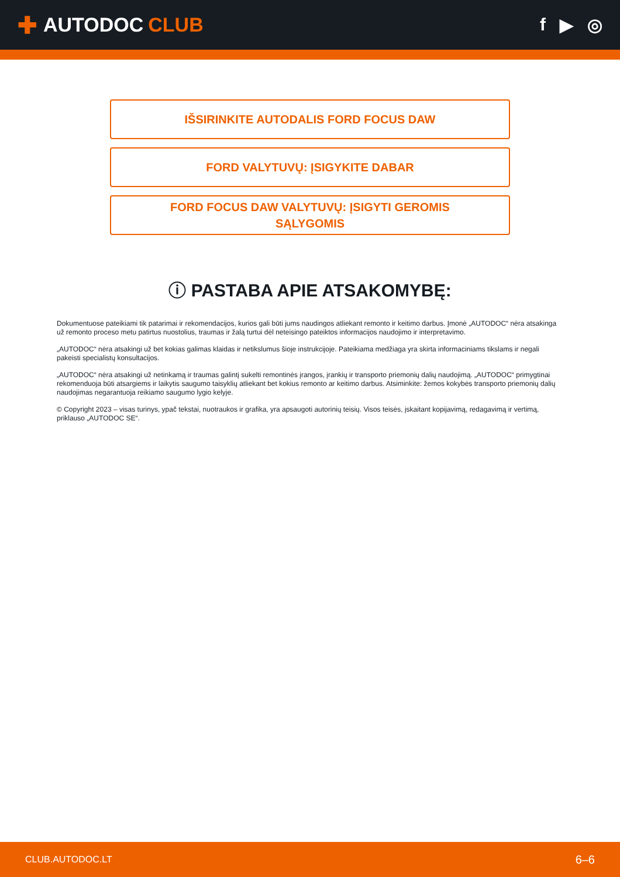✚ AUTODOC CLUB f ▶ ◎
IŠSIRINKITE AUTODALIS FORD FOCUS DAW
FORD VALYTUVŲ: ĮSIGYKITE DABAR
FORD FOCUS DAW VALYTUVŲ: ĮSIGYTI GEROMIS
SĄLYGOMIS
ⓘ PASTABA APIE ATSAKOMYBĘ:
Dokumentuose pateikiami tik patarimai ir rekomendacijos, kurios gali būti jums naudingos atliekant remonto ir keitimo darbus. Įmonė „AUTODOC“ nėra atsakinga už remonto proceso metu patirtus nuostolius, traumas ir žalą turtui dėl neteisingo pateiktos informacijos naudojimo ir interpretavimo.
„AUTODOC“ nėra atsakingi už bet kokias galimas klaidas ir netikslumus šioje instrukcijoje. Pateikiama medžiaga yra skirta informaciniams tikslams ir negali pakeisti specialistų konsultacijos.
„AUTODOC“ nėra atsakingi už netinkamą ir traumas galintį sukelti remontinės įrangos, įrankių ir transporto priemonių dalių naudojimą. „AUTODOC“ primygtinai rekomenduoja būti atsargiems ir laikytis saugumo taisyklių atliekant bet kokius remonto ar keitimo darbus. Atsiminkite: žemos kokybės transporto priemonių dalių naudojimas negarantuoja reikiamo saugumo lygio kelyje.
© Copyright 2023 – visas turinys, ypač tekstai, nuotraukos ir grafika, yra apsaugoti autorinių teisių. Visos teisės, įskaitant kopijavimą, redagavimą ir vertimą, priklauso „AUTODOC SE“.
CLUB.AUTODOC.LT 6–6